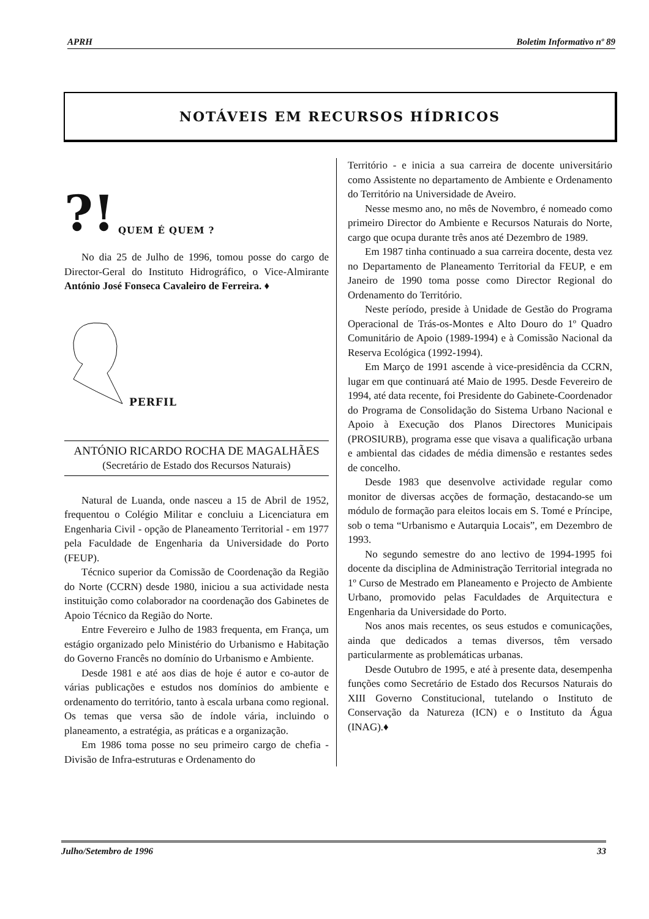APRH Boletim Informativo nº 89
NOTÁVEIS EM RECURSOS HÍDRICOS
?! QUEM É QUEM ?
No dia 25 de Julho de 1996, tomou posse do cargo de Director-Geral do Instituto Hidrográfico, o Vice-Almirante António José Fonseca Cavaleiro de Ferreira. ♦
PERFIL
ANTÓNIO RICARDO ROCHA DE MAGALHÃES
(Secretário de Estado dos Recursos Naturais)
Natural de Luanda, onde nasceu a 15 de Abril de 1952, frequentou o Colégio Militar e concluiu a Licenciatura em Engenharia Civil - opção de Planeamento Territorial - em 1977 pela Faculdade de Engenharia da Universidade do Porto (FEUP).
Técnico superior da Comissão de Coordenação da Região do Norte (CCRN) desde 1980, iniciou a sua actividade nesta instituição como colaborador na coordenação dos Gabinetes de Apoio Técnico da Região do Norte.
Entre Fevereiro e Julho de 1983 frequenta, em França, um estágio organizado pelo Ministério do Urbanismo e Habitação do Governo Francês no domínio do Urbanismo e Ambiente.
Desde 1981 e até aos dias de hoje é autor e co-autor de várias publicações e estudos nos domínios do ambiente e ordenamento do território, tanto à escala urbana como regional. Os temas que versa são de índole vária, incluindo o planeamento, a estratégia, as práticas e a organização.
Em 1986 toma posse no seu primeiro cargo de chefia - Divisão de Infra-estruturas e Ordenamento do
Território - e inicia a sua carreira de docente universitário como Assistente no departamento de Ambiente e Ordenamento do Território na Universidade de Aveiro.
Nesse mesmo ano, no mês de Novembro, é nomeado como primeiro Director do Ambiente e Recursos Naturais do Norte, cargo que ocupa durante três anos até Dezembro de 1989.
Em 1987 tinha continuado a sua carreira docente, desta vez no Departamento de Planeamento Territorial da FEUP, e em Janeiro de 1990 toma posse como Director Regional do Ordenamento do Território.
Neste período, preside à Unidade de Gestão do Programa Operacional de Trás-os-Montes e Alto Douro do 1º Quadro Comunitário de Apoio (1989-1994) e à Comissão Nacional da Reserva Ecológica (1992-1994).
Em Março de 1991 ascende à vice-presidência da CCRN, lugar em que continuará até Maio de 1995. Desde Fevereiro de 1994, até data recente, foi Presidente do Gabinete-Coordenador do Programa de Consolidação do Sistema Urbano Nacional e Apoio à Execução dos Planos Directores Municipais (PROSIURB), programa esse que visava a qualificação urbana e ambiental das cidades de média dimensão e restantes sedes de concelho.
Desde 1983 que desenvolve actividade regular como monitor de diversas acções de formação, destacando-se um módulo de formação para eleitos locais em S. Tomé e Príncipe, sob o tema “Urbanismo e Autarquia Locais”, em Dezembro de 1993.
No segundo semestre do ano lectivo de 1994-1995 foi docente da disciplina de Administração Territorial integrada no 1º Curso de Mestrado em Planeamento e Projecto de Ambiente Urbano, promovido pelas Faculdades de Arquitectura e Engenharia da Universidade do Porto.
Nos anos mais recentes, os seus estudos e comunicações, ainda que dedicados a temas diversos, têm versado particularmente as problemáticas urbanas.
Desde Outubro de 1995, e até à presente data, desempenha funções como Secretário de Estado dos Recursos Naturais do XIII Governo Constitucional, tutelando o Instituto de Conservação da Natureza (ICN) e o Instituto da Água (INAG).♦
Julho/Setembro de 1996 33